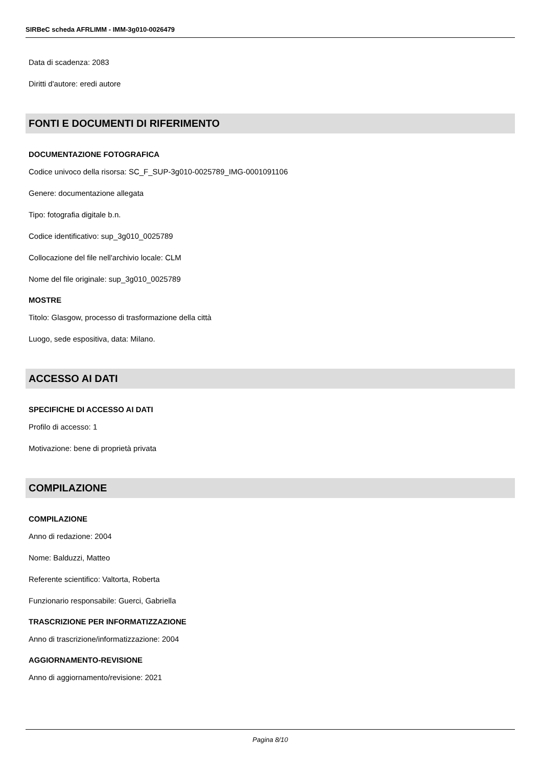SIRBeC scheda AFRLIMM - IMM-3g010-0026479
Data di scadenza: 2083
Diritti d'autore: eredi autore
FONTI E DOCUMENTI DI RIFERIMENTO
DOCUMENTAZIONE FOTOGRAFICA
Codice univoco della risorsa: SC_F_SUP-3g010-0025789_IMG-0001091106
Genere: documentazione allegata
Tipo: fotografia digitale b.n.
Codice identificativo: sup_3g010_0025789
Collocazione del file nell'archivio locale: CLM
Nome del file originale: sup_3g010_0025789
MOSTRE
Titolo: Glasgow, processo di trasformazione della città
Luogo, sede espositiva, data: Milano.
ACCESSO AI DATI
SPECIFICHE DI ACCESSO AI DATI
Profilo di accesso: 1
Motivazione: bene di proprietà privata
COMPILAZIONE
COMPILAZIONE
Anno di redazione: 2004
Nome: Balduzzi, Matteo
Referente scientifico: Valtorta, Roberta
Funzionario responsabile: Guerci, Gabriella
TRASCRIZIONE PER INFORMATIZZAZIONE
Anno di trascrizione/informatizzazione: 2004
AGGIORNAMENTO-REVISIONE
Anno di aggiornamento/revisione: 2021
Pagina 8/10